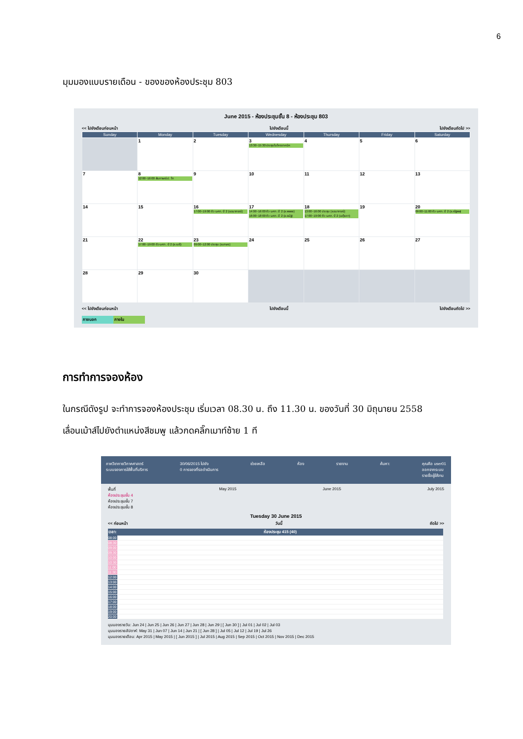6
มุมมองแบบรายเดือน - ของของห้องประชุม 803
June 2015 - ห้องประชุมชั้น 8 - ห้องประชุม 803
<< ไปยังเดือนก่อนหน้า ไปยังเดือนนี้ ไปยังเดือนถัดไป >>
| Sunday | Monday | Tuesday | Wednesday | Thursday | Friday | Saturday |
| --- | --- | --- | --- | --- | --- | --- |
| | 1 | 2 | 3 13:30~15:30 ประชุมไมโครเทคนิค | 4 | 5 | 6 |
| 7 | 8 12:00~16:00 สัมภาษณ์ ป. โท | 9 | 10 | 11 | 12 | 13 |
| 14 | 15 | 16 17:00~19:00 ติว นศท. ปี 2 (อ.รมาภรณ์) | 17 14:00~16:00 ติว นศท. ปี 2 (อ.พลอย) 16:00~18:00 ติว นศท. ปี 2 (อ.ธนัฐ) | 18 13:00~16:00 ประชุม (อ.รมาภรณ์) 17:00~19:00 ติว นศท. ปี 2 (อ.ตุ้ยภา) | 19 | 20 09:00~11:00 ติว นศท. ปี 2 (อ.ณัฐพล) |
| 21 | 22 17:00~19:00 ติว นศท. ปี 2 (อ.เมธี) | 23 09:00~12:00 ประชุม (อ.เกษร) | 24 | 25 | 26 | 27 |
| 28 | 29 | 30 | | | | |
<< ไปยังเดือนก่อนหน้า ไปยังเดือนนี้ ไปยังเดือนถัดไป >>
ภายนอก ภายใน
การทำการจองห้อง
ในกรณีดังรูป จะทำการจองห้องประชุม เริ่มเวลา 08.30 น. ถึง 11.30 น. ของวันที่ 30 มิถุนายน 2558
เลื่อนเม้าส์ไปยังตำแหน่งสีชมพู แล้วกดคลิ๊กเมาท์ซ้าย 1 ที
ภาควิชากายวิภาคศาสตร์
ระบบจองการใช้พื้นที่บริการ 30/06/2015 ไปยัง
0 การจองที่รอดำเนินการ ช่วยเหลือ ห้อง รายงาน ค้นหา: คุณคือ user01
ออกจากระบบ
รายชื่อผู้ใช้งาน
พื้นที่
ห้องประชุมชั้น 4
ห้องประชุมชั้น 7
ห้องประชุมชั้น 8 May 2015 June 2015 July 2015
Tuesday 30 June 2015
<< ก่อนหน้า วันนี้ ถัดไป >>
| เวลา: | ห้องประชุม 415 (40) |
| --- | --- |
| 08:00 | |
| 08:30 | |
| 09:00 | |
| 09:30 | |
| 10:00 | |
| 10:30 | |
| 11:00 | |
| 11:30 | |
| 12:00 | |
| 13:00 | |
| 14:00 | |
| 15:00 | |
| 16:00 | |
| 17:00 | |
| 18:00 | |
| 19:00 | |
| 20:00 | |
มุมมองรายวัน: Jun 24 | Jun 25 | Jun 26 | Jun 27 | Jun 28 | Jun 29 | [ Jun 30 ] | Jul 01 | Jul 02 | Jul 03
มุมมองรายสัปดาห์: May 31 | Jun 07 | Jun 14 | Jun 21 | [ Jun 28 ] | Jul 05 | Jul 12 | Jul 19 | Jul 26
มุมมองรายเดือน: Apr 2015 | May 2015 | [ Jun 2015 ] | Jul 2015 | Aug 2015 | Sep 2015 | Oct 2015 | Nov 2015 | Dec 2015